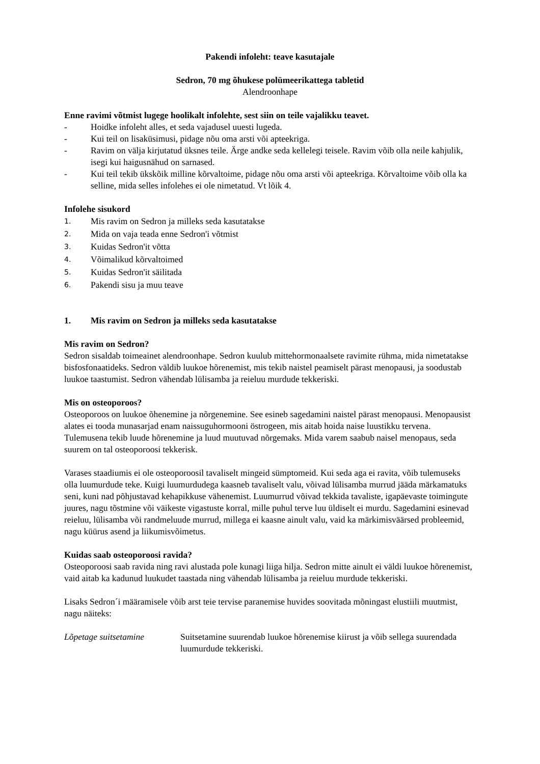Pakendi infoleht: teave kasutajale
Sedron, 70 mg õhukese polümeerikattega tabletid
Alendroonhape
Enne ravimi võtmist lugege hoolikalt infolehte, sest siin on teile vajalikku teavet.
- Hoidke infoleht alles, et seda vajadusel uuesti lugeda.
- Kui teil on lisaküsimusi, pidage nõu oma arsti või apteekriga.
- Ravim on välja kirjutatud üksnes teile. Ärge andke seda kellelegi teisele. Ravim võib olla neile kahjulik, isegi kui haigusnähud on sarnased.
- Kui teil tekib ükskõik milline kõrvaltoime, pidage nõu oma arsti või apteekriga. Kõrvaltoime võib olla ka selline, mida selles infolehes ei ole nimetatud. Vt lõik 4.
Infolehe sisukord
1. Mis ravim on Sedron ja milleks seda kasutatakse
2. Mida on vaja teada enne Sedron'i võtmist
3. Kuidas Sedron'it võtta
4. Võimalikud kõrvaltoimed
5. Kuidas Sedron'it säilitada
6. Pakendi sisu ja muu teave
1. Mis ravim on Sedron ja milleks seda kasutatakse
Mis ravim on Sedron?
Sedron sisaldab toimeainet alendroonhape. Sedron kuulub mittehormonaalsete ravimite rühma, mida nimetatakse bisfosfonaatideks. Sedron väldib luukoe hõrenemist, mis tekib naistel peamiselt pärast menopausi, ja soodustab luukoe taastumist. Sedron vähendab lülisamba ja reieluu murdude tekkeriski.
Mis on osteoporoos?
Osteoporoos on luukoe õhenemine ja nõrgenemine. See esineb sagedamini naistel pärast menopausi. Menopausist alates ei tooda munasarjad enam naissuguhormooni östrogeen, mis aitab hoida naise luustikku tervena. Tulemusena tekib luude hõrenemine ja luud muutuvad nõrgemaks. Mida varem saabub naisel menopaus, seda suurem on tal osteoporoosi tekkerisk.
Varases staadiumis ei ole osteoporoosil tavaliselt mingeid sümptomeid. Kui seda aga ei ravita, võib tulemuseks olla luumurdude teke. Kuigi luumurdudega kaasneb tavaliselt valu, võivad lülisamba murrud jääda märkamatuks seni, kuni nad põhjustavad kehapikkuse vähenemist. Luumurrud võivad tekkida tavaliste, igapäevaste toimingute juures, nagu tõstmine või väikeste vigastuste korral, mille puhul terve luu üldiselt ei murdu. Sagedamini esinevad reieluu, lülisamba või randmeluude murrud, millega ei kaasne ainult valu, vaid ka märkimisväärsed probleemid, nagu küürus asend ja liikumisvõimetus.
Kuidas saab osteoporoosi ravida?
Osteoporoosi saab ravida ning ravi alustada pole kunagi liiga hilja. Sedron mitte ainult ei väldi luukoe hõrenemist, vaid aitab ka kadunud luukudet taastada ning vähendab lülisamba ja reieluu murdude tekkeriski.
Lisaks Sedron´i määramisele võib arst teie tervise paranemise huvides soovitada mõningast elustiili muutmist, nagu näiteks:
Lõpetage suitsetamine Suitsetamine suurendab luukoe hõrenemise kiirust ja võib sellega suurendada luumurdude tekkeriski.